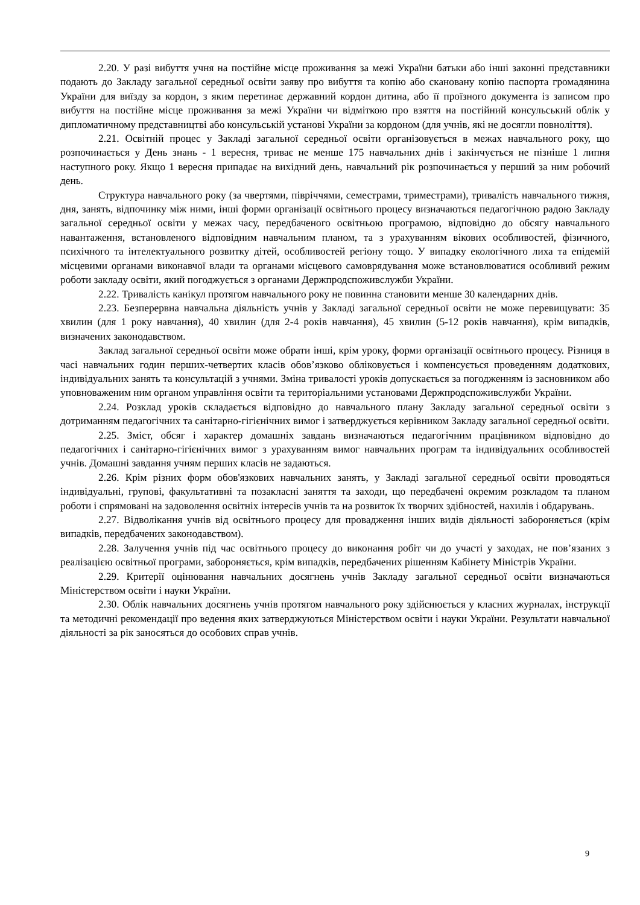2.20. У разі вибуття учня на постійне місце проживання за межі України батьки або інші законні представники подають до Закладу загальної середньої освіти заяву про вибуття та копію або скановану копію паспорта громадянина України для виїзду за кордон, з яким перетинає державний кордон дитина, або її проїзного документа із записом про вибуття на постійне місце проживання за межі України чи відміткою про взяття на постійний консульський облік у дипломатичному представництві або консульській установі України за кордоном (для учнів, які не досягли повноліття).
2.21. Освітній процес у Закладі загальної середньої освіти організовується в межах навчального року, що розпочинається у День знань - 1 вересня, триває не менше 175 навчальних днів і закінчується не пізніше 1 липня наступного року. Якщо 1 вересня припадає на вихідний день, навчальний рік розпочинається у перший за ним робочий день.
Структура навчального року (за чвертями, півріччями, семестрами, триместрами), тривалість навчального тижня, дня, занять, відпочинку між ними, інші форми організації освітнього процесу визначаються педагогічною радою Закладу загальної середньої освіти у межах часу, передбаченого освітньою програмою, відповідно до обсягу навчального навантаження, встановленого відповідним навчальним планом, та з урахуванням вікових особливостей, фізичного, психічного та інтелектуального розвитку дітей, особливостей регіону тощо. У випадку екологічного лиха та епідемій місцевими органами виконавчої влади та органами місцевого самоврядування може встановлюватися особливий режим роботи закладу освіти, який погоджується з органами Держпродспоживслужби України.
2.22. Тривалість канікул протягом навчального року не повинна становити менше 30 календарних днів.
2.23. Безперервна навчальна діяльність учнів у Закладі загальної середньої освіти не може перевищувати: 35 хвилин (для 1 року навчання), 40 хвилин (для 2-4 років навчання), 45 хвилин (5-12 років навчання), крім випадків, визначених законодавством.
Заклад загальної середньої освіти може обрати інші, крім уроку, форми організації освітнього процесу. Різниця в часі навчальних годин перших-четвертих класів обов’язково обліковується і компенсується проведенням додаткових, індивідуальних занять та консультацій з учнями. Зміна тривалості уроків допускається за погодженням із засновником або уповноваженим ним органом управління освіти та територіальними установами Держпродспоживслужби України.
2.24. Розклад уроків складається відповідно до навчального плану Закладу загальної середньої освіти з дотриманням педагогічних та санітарно-гігієнічних вимог і затверджується керівником Закладу загальної середньої освіти.
2.25. Зміст, обсяг і характер домашніх завдань визначаються педагогічним працівником відповідно до педагогічних і санітарно-гігієнічних вимог з урахуванням вимог навчальних програм та індивідуальних особливостей учнів. Домашні завдання учням перших класів не задаються.
2.26. Крім різних форм обов'язкових навчальних занять, у Закладі загальної середньої освіти проводяться індивідуальні, групові, факультативні та позакласні заняття та заходи, що передбачені окремим розкладом та планом роботи і спрямовані на задоволення освітніх інтересів учнів та на розвиток їх творчих здібностей, нахилів і обдарувань.
2.27. Відволікання учнів від освітнього процесу для провадження інших видів діяльності забороняється (крім випадків, передбачених законодавством).
2.28. Залучення учнів під час освітнього процесу до виконання робіт чи до участі у заходах, не пов’язаних з реалізацією освітньої програми, забороняється, крім випадків, передбачених рішенням Кабінету Міністрів України.
2.29. Критерії оцінювання навчальних досягнень учнів Закладу загальної середньої освіти визначаються Міністерством освіти і науки України.
2.30. Облік навчальних досягнень учнів протягом навчального року здійснюється у класних журналах, інструкції та методичні рекомендації про ведення яких затверджуються Міністерством освіти і науки України. Результати навчальної діяльності за рік заносяться до особових справ учнів.
9